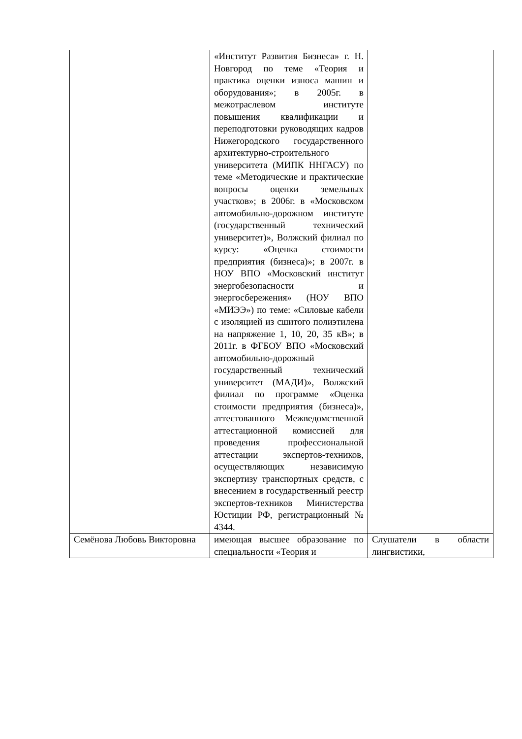| | «Институт Развития Бизнеса» г. Н. Новгород по теме «Теория и практика оценки износа машин и оборудования»; в 2005г. в межотраслевом институте повышения квалификации и переподготовки руководящих кадров Нижегородского государственного архитектурно-строительного университета (МИПК ННГАСУ) по теме «Методические и практические вопросы оценки земельных участков»; в 2006г. в «Московском автомобильно-дорожном институте (государственный технический университет)», Волжский филиал по курсу: «Оценка стоимости предприятия (бизнеса)»; в 2007г. в НОУ ВПО «Московский институт энергобезопасности и энергосбережения» (НОУ ВПО «МИЭЭ») по теме: «Силовые кабели с изоляцией из сшитого полиэтилена на напряжение 1, 10, 20, 35 кВ»; в 2011г. в ФГБОУ ВПО «Московский автомобильно-дорожный государственный технический университет (МАДИ)», Волжский филиал по программе «Оценка стоимости предприятия (бизнеса)», аттестованного Межведомственной аттестационной комиссией для проведения профессиональной аттестации экспертов-техников, осуществляющих независимую экспертизу транспортных средств, с внесением в государственный реестр экспертов-техников Министерства Юстиции РФ, регистрационный № 4344. | |
| Семёнова Любовь Викторовна | имеющая высшее образование по специальности «Теория и | Слушатели в области лингвистики, |